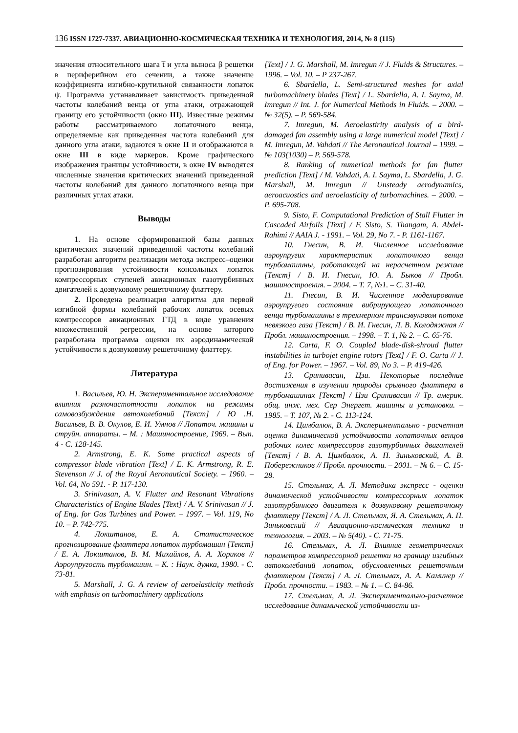136 ISSN 1727-7337. АВИАЦИОННО-КОСМИЧЕСКАЯ ТЕХНИКА И ТЕХНОЛОГИЯ, 2014, № 8 (115)
значения относительного шага t̅ и угла выноса β решетки в периферийном его сечении, а также значение коэффициента изгибно-крутильной связанности лопаток ψ. Программа устанавливает зависимость приведенной частоты колебаний венца от угла атаки, отражающей границу его устойчивости (окно III). Известные режимы работы рассматриваемого лопаточного венца, определяемые как приведенная частота колебаний для данного угла атаки, задаются в окне II и отображаются в окне III в виде маркеров. Кроме графического изображения границы устойчивости, в окне IV выводятся численные значения критических значений приведенной частоты колебаний для данного лопаточного венца при различных углах атаки.
Выводы
1. На основе сформированной базы данных критических значений приведенной частоты колебаний разработан алгоритм реализации метода экспресс–оценки прогнозирования устойчивости консольных лопаток компрессорных ступеней авиационных газотурбинных двигателей к дозвуковому решеточному флаттеру.
2. Проведена реализация алгоритма для первой изгибной формы колебаний рабочих лопаток осевых компрессоров авиационных ГТД в виде уравнения множественной регрессии, на основе которого разработана программа оценки их аэродинамической устойчивости к дозвуковому решеточному флаттеру.
Литература
1. Васильев, Ю. Н. Экспериментальное исследование влияния разночастотности лопаток на режимы самовозбуждения автоколебаний [Текст] / Ю .Н. Васильев, В. В. Окулов, Е. И. Умнов // Лопаточ. машины и струйн. аппараты. – М. : Машиностроение, 1969. – Вып. 4 - С. 128-145.
2. Armstrong, E. K. Some practical aspects of compressor blade vibration [Text] / E. K. Armstrong, R. E. Stevenson // J. of the Royal Aeronautical Society. – 1960. – Vol. 64, No 591. - P. 117-130.
3. Srinivasan, A. V. Flutter and Resonant Vibrations Characteristics of Engine Blades [Text] / A. V. Srinivasan // J. of Eng. for Gas Turbines and Power. – 1997. – Vol. 119, No 10. – P. 742-775.
4. Локштанов, Е. А. Статистическое прогнозирование флаттера лопаток турбомашин [Текст] / Е. А. Локштанов, В. М. Михайлов, А. А. Хориков // Аэроупругость турбомашин. – К. : Наук. думка, 1980. - С. 73-81.
5. Marshall, J. G. A review of aeroelasticity methods with emphasis on turbomachinery applications
[Text] / J. G. Marshall, M. Imregun // J. Fluids & Structures. – 1996. – Vol. 10. – P 237-267.
6. Sbardella, L. Semi-structured meshes for axial turbomachinery blades [Text] / L. Sbardella, A. I. Sayma, M. Imregun // Int. J. for Numerical Methods in Fluids. – 2000. – № 32(5). – P. 569-584.
7. Imregun, M. Aeroelastirity analysis of a bird-damaged fan assembly using a large numerical model [Text] / M. Imregun, M. Vahdati // The Aeronautical Journal – 1999. – № 103(1030) – P. 569-578.
8. Ranking of numerical methods for fan flutter prediction [Text] / M. Vahdati, A. I. Sayma, L. Sbardella, J. G. Marshall, M. Imregun // Unsteady aerodynamics, aeroacuostics and aeroelasticity of turbomachines. – 2000. – P. 695-708.
9. Sisto, F. Computational Prediction of Stall Flutter in Cascaded Airfoils [Text] / F. Sisto, S. Thangam, A. Abdel-Rahimi // AAIA J. - 1991. – Vol. 29, No 7. - P. 1161-1167.
10. Гнесин, В. И. Численное исследование аэроупругих характеристик лопаточного венца турбомашины, работающей на нерасчетном режиме [Текст] / В. И. Гнесин, Ю. А. Быков // Пробл. машиностроения. – 2004. – Т. 7, №1. – С. 31-40.
11. Гнесин, В. И. Численное моделирование аэроупругого состояния вибрирующего лопаточного венца турбомашины в трехмерном трансзвуковом потоке невязкого газа [Текст] / В. И. Гнесин, Л. В. Колодяжная // Пробл. машиностроения. – 1998. – Т. 1, № 2. – С. 65-76.
12. Carta, F. O. Coupled blade-disk-shroud flutter instabilities in turbojet engine rotors [Text] / F. O. Carta // J. of Eng. for Power. – 1967. – Vol. 89, No 3. – P. 419-426.
13. Сринивасан, Цзи. Некоторые последние достижения в изучении природы срывного флаттера в турбомашинах [Текст] / Цзи Сринивасан // Тр. америк. общ. инж. мех. Сер Энергет. машины и установки. – 1985. – Т. 107, № 2. - С. 113-124.
14. Цимбалюк, В. А. Экспериментально - расчетная оценка динамической устойчивости лопаточных венцов рабочих колес компрессоров газотурбинных двигателей [Текст] / В. А. Цимбалюк, А. П. Зиньковский, А. В. Побережников // Пробл. прочности. – 2001. – № 6. – С. 15-28.
15. Стельмах, А. Л. Методика экспресс - оценки динамической устойчивости компрессорных лопаток газотурбинного двигателя к дозвуковому решеточному флаттеру [Текст] / А. Л. Стельмах, Я. А. Стельмах, А. П. Зиньковский // Авиационно-космическая техника и технология. – 2003. – № 5(40). - С. 71-75.
16. Стельмах, А. Л. Влияние геометрических параметров компрессорной решетки на границу изгибных автоколебаний лопаток, обусловленных решеточным флаттером [Текст] / А. Л. Стельмах, А. А. Каминер // Пробл. прочности. – 1983. – № 1. – С. 84-86.
17. Стельмах, А. Л. Экспериментально-расчетное исследование динамической устойчивости из-